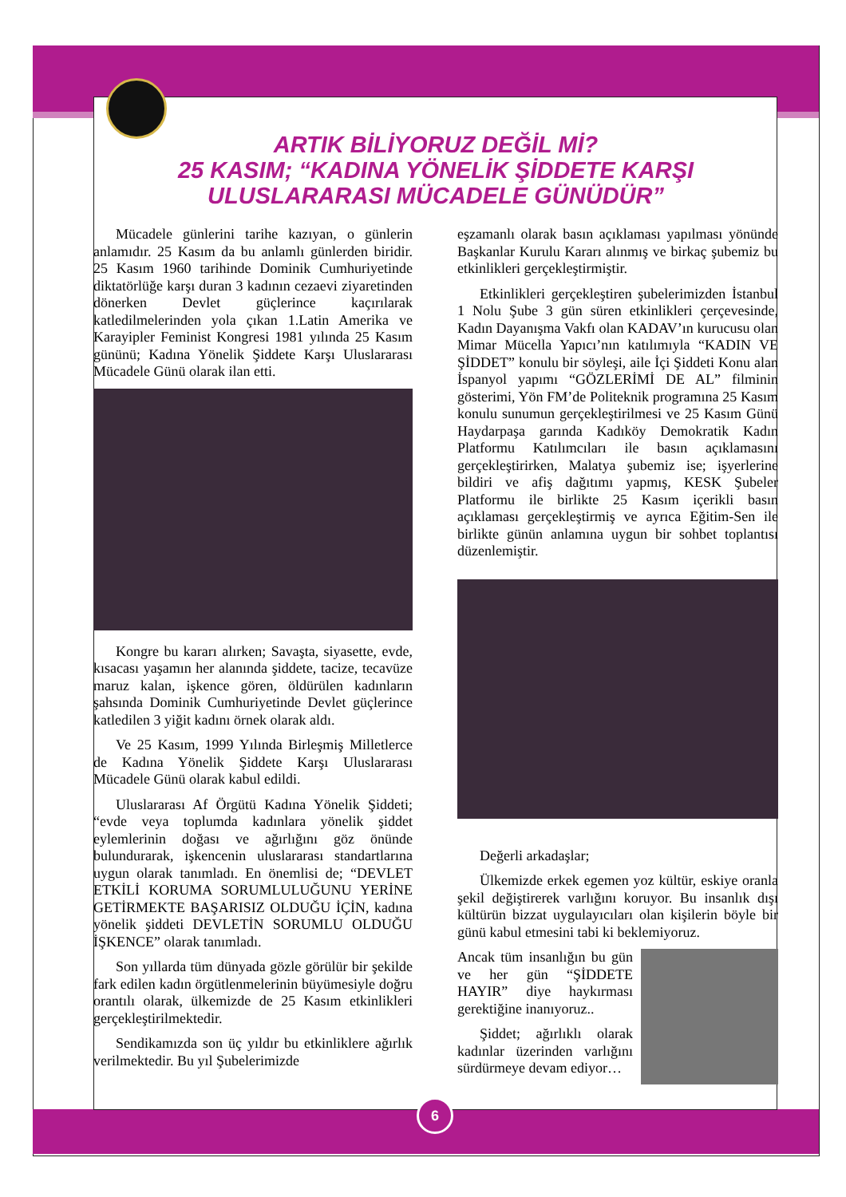ARTIK BİLİYORUZ DEĞİL Mİ?
25 KASIM; “KADINA YÖNELİK ŞİDDETE KARŞI
ULUSLARARASI MÜCADELE GÜNÜDÜR”
Mücadele günlerini tarihe kazıyan, o günlerin anlamıdır. 25 Kasım da bu anlamlı günlerden biridir. 25 Kasım 1960 tarihinde Dominik Cumhuriyetinde diktatörlüğe karşı duran 3 kadının cezaevi ziyaretinden dönerken Devlet güçlerince kaçırılarak katledilmelerinden yola çıkan 1.Latin Amerika ve Karayipler Feminist Kongresi 1981 yılında 25 Kasım gününü; Kadına Yönelik Şiddete Karşı Uluslararası Mücadele Günü olarak ilan etti.
Kongre bu kararı alırken; Savaşta, siyasette, evde, kısacası yaşamın her alanında şiddete, tacize, tecavüze maruz kalan, işkence gören, öldürülen kadınların şahsında Dominik Cumhuriyetinde Devlet güçlerince katledilen 3 yiğit kadını örnek olarak aldı.
Ve 25 Kasım, 1999 Yılında Birleşmiş Milletlerce de Kadına Yönelik Şiddete Karşı Uluslararası Mücadele Günü olarak kabul edildi.
Uluslararası Af Örgütü Kadına Yönelik Şiddeti; “evde veya toplumda kadınlara yönelik şiddet eylemlerinin doğası ve ağırlığını göz önünde bulundurarak, işkencenin uluslararası standartlarına uygun olarak tanımladı. En önemlisi de; “DEVLET ETKİLİ KORUMA SORUMLULUĞUNU YERİNE GETİRMEKTE BAŞARISIZ OLDUĞU İÇİN, kadına yönelik şiddeti DEVLETİN SORUMLU OLDUĞU İŞKENCE” olarak tanımladı.
Son yıllarda tüm dünyada gözle görülür bir şekilde fark edilen kadın örgütlenmelerinin büyümesiyle doğru orantılı olarak, ülkemizde de 25 Kasım etkinlikleri gerçekleştirilmektedir.
Sendikamızda son üç yıldır bu etkinliklere ağırlık verilmektedir. Bu yıl Şubelerimizde
eşzamanlı olarak basın açıklaması yapılması yönünde Başkanlar Kurulu Kararı alınmış ve birkaç şubemiz bu etkinlikleri gerçekleştirmiştir.
Etkinlikleri gerçekleştiren şubelerimizden İstanbul 1 Nolu Şube 3 gün süren etkinlikleri çerçevesinde, Kadın Dayanışma Vakfı olan KADAV’ın kurucusu olan Mimar Mücella Yapıcı’nın katılımıyla “KADIN VE ŞİDDET” konulu bir söyleşi, aile İçi Şiddeti Konu alan İspanyol yapımı “GÖZLERİMİ DE AL” filminin gösterimi, Yön FM’de Politeknik programına 25 Kasım konulu sunumun gerçekleştirilmesi ve 25 Kasım Günü Haydarpaşa garında Kadıköy Demokratik Kadın Platformu Katılımcıları ile basın açıklamasını gerçekleştirirken, Malatya şubemiz ise; işyerlerine bildiri ve afiş dağıtımı yapmış, KESK Şubeler Platformu ile birlikte 25 Kasım içerikli basın açıklaması gerçekleştirmiş ve ayrıca Eğitim-Sen ile birlikte günün anlamına uygun bir sohbet toplantısı düzenlemiştir.
Değerli arkadaşlar;
Ülkemizde erkek egemen yoz kültür, eskiye oranla şekil değiştirerek varlığını koruyor. Bu insanlık dışı kültürün bizzat uygulayıcıları olan kişilerin böyle bir günü kabul etmesini tabi ki beklemiyoruz.
Ancak tüm insanlığın bu gün ve her gün “ŞİDDETE HAYIR” diye haykırması gerektiğine inanıyoruz..
Şiddet; ağırlıklı olarak kadınlar üzerinden varlığını sürdürmeye devam ediyor…
6